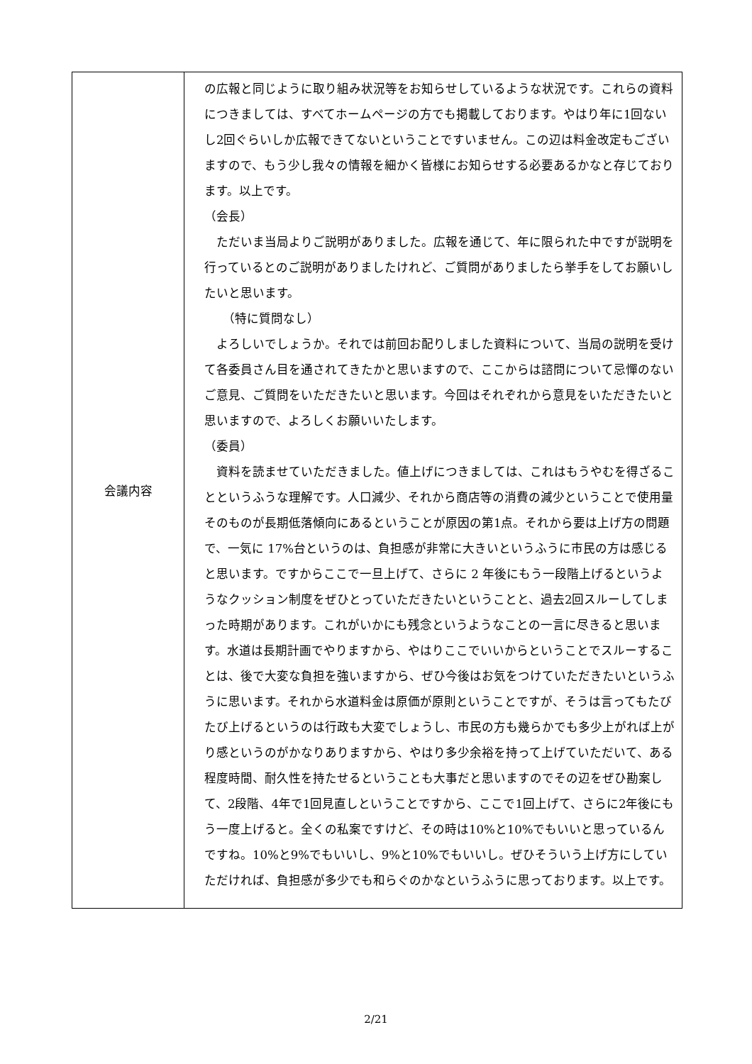| 会議内容 | の広報と同じように取り組み状況等をお知らせしているような状況です。これらの資料につきましては、すべてホームページの方でも掲載しております。やはり年に1回ないし2回ぐらいしか広報できてないということですいません。この辺は料金改定もございますので、もう少し我々の情報を細かく皆様にお知らせする必要あるかなと存じております。以上です。 （会長） ただいま当局よりご説明がありました。広報を通じて、年に限られた中ですが説明を行っているとのご説明がありましたけれど、ご質問がありましたら挙手をしてお願いしたいと思います。 （特に質問なし） よろしいでしょうか。それでは前回お配りしました資料について、当局の説明を受けて各委員さん目を通されてきたかと思いますので、ここからは諮問について忌憚のないご意見、ご質問をいただきたいと思います。今回はそれぞれから意見をいただきたいと思いますので、よろしくお願いいたします。 （委員） 資料を読ませていただきました。値上げにつきましては、これはもうやむを得ざることというふうな理解です。人口減少、それから商店等の消費の減少ということで使用量そのものが長期低落傾向にあるということが原因の第1点。それから要は上げ方の問題で、一気に 17%台というのは、負担感が非常に大きいというふうに市民の方は感じると思います。ですからここで一旦上げて、さらに 2 年後にもう一段階上げるというようなクッション制度をぜひとっていただきたいということと、過去2回スルーしてしまった時期があります。これがいかにも残念というようなことの一言に尽きると思います。水道は長期計画でやりますから、やはりここでいいからということでスルーすることは、後で大変な負担を強いますから、ぜひ今後はお気をつけていただきたいというふうに思います。それから水道料金は原価が原則ということですが、そうは言ってもたびたび上げるというのは行政も大変でしょうし、市民の方も幾らかでも多少上がれば上がり感というのがかなりありますから、やはり多少余裕を持って上げていただいて、ある程度時間、耐久性を持たせるということも大事だと思いますのでその辺をぜひ勘案して、2段階、4年で1回見直しということですから、ここで1回上げて、さらに2年後にもう一度上げると。全くの私案ですけど、その時は10%と10%でもいいと思っているんですね。10%と9%でもいいし、9%と10%でもいいし。ぜひそういう上げ方にしていただければ、負担感が多少でも和らぐのかなというふうに思っております。以上です。 |
2/21